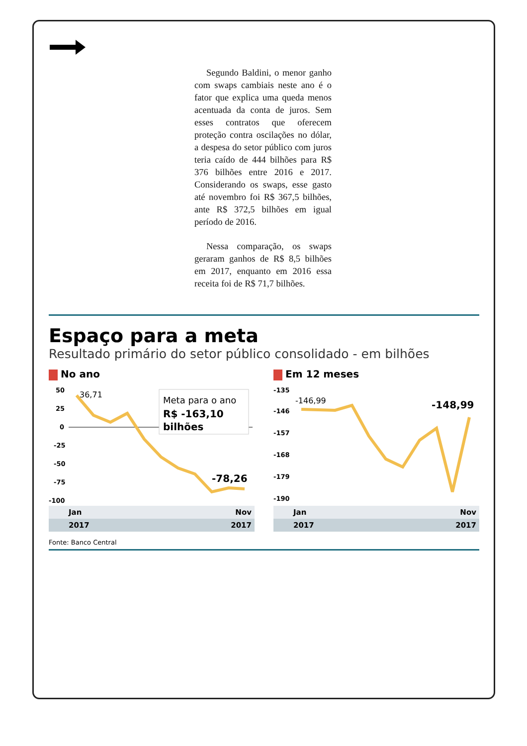Segundo Baldini, o menor ganho com swaps cambiais neste ano é o fator que explica uma queda menos acentuada da conta de juros. Sem esses contratos que oferecem proteção contra oscilações no dólar, a despesa do setor público com juros teria caído de 444 bilhões para R$ 376 bilhões entre 2016 e 2017. Considerando os swaps, esse gasto até novembro foi R$ 367,5 bilhões, ante R$ 372,5 bilhões em igual período de 2016.
Nessa comparação, os swaps geraram ganhos de R$ 8,5 bilhões em 2017, enquanto em 2016 essa receita foi de R$ 71,7 bilhões.
Espaço para a meta
Resultado primário do setor público consolidado - em bilhões
No ano
50
25
0
-25
-50
-75
-100
36,71
Meta para o ano
R$ -163,10
bilhões
-78,26
Jan Nov
2017 2017
Em 12 meses
-135
-146
-157
-168
-179
-190
-146,99
-148,99
Jan Nov
2017 2017
Fonte: Banco Central